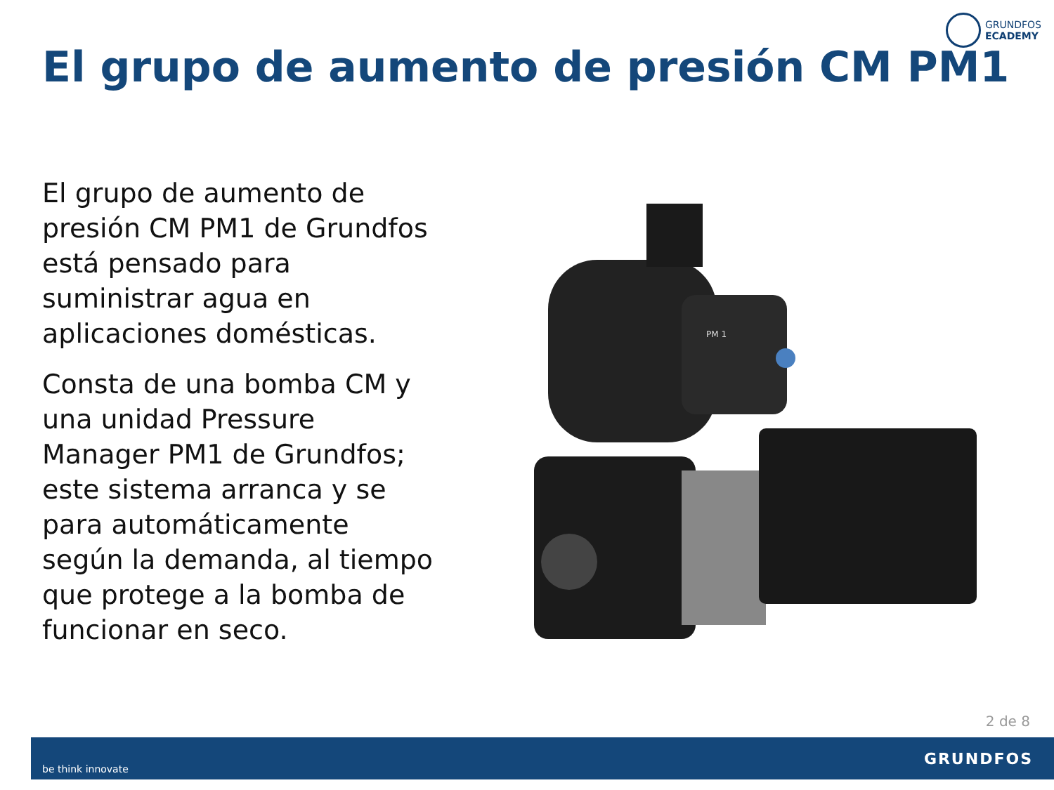GRUNDFOS
ECADEMY
El grupo de aumento de presión CM PM1
El grupo de aumento de presión CM PM1 de Grundfos está pensado para suministrar agua en aplicaciones domésticas.
Consta de una bomba CM y una unidad Pressure Manager PM1 de Grundfos; este sistema arranca y se para automáticamente según la demanda, al tiempo que protege a la bomba de funcionar en seco.
PM 1
2 de 8
be think innovate GRUNDFOS